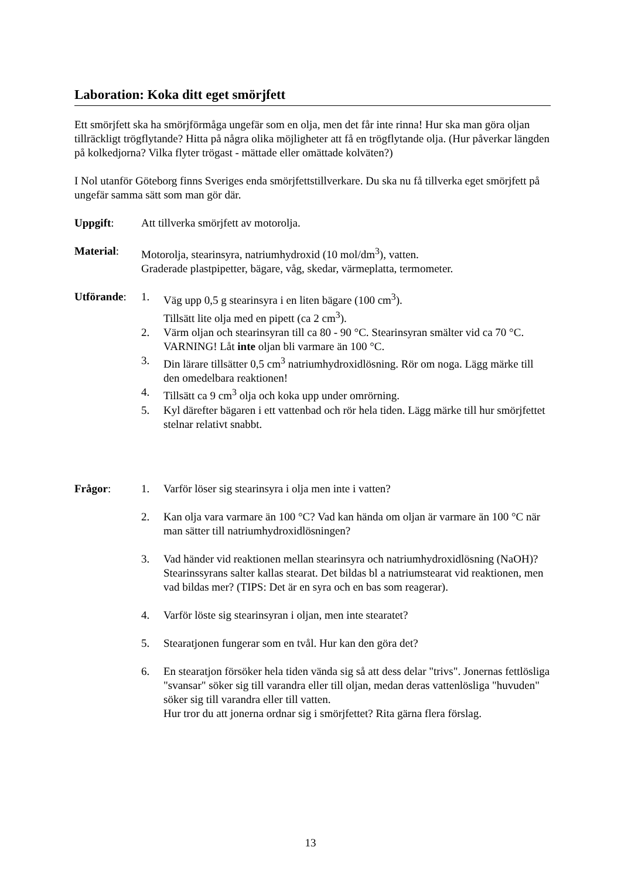Laboration: Koka ditt eget smörjfett
Ett smörjfett ska ha smörjförmåga ungefär som en olja, men det får inte rinna! Hur ska man göra oljan tillräckligt trögflytande? Hitta på några olika möjligheter att få en trögflytande olja. (Hur påverkar längden på kolkedjorna? Vilka flyter trögast - mättade eller omättade kolväten?)
I Nol utanför Göteborg finns Sveriges enda smörjfettstillverkare. Du ska nu få tillverka eget smörjfett på ungefär samma sätt som man gör där.
Uppgift: Att tillverka smörjfett av motorolja.
Material: Motorolja, stearinsyra, natriumhydroxid (10 mol/dm<sup>3</sup>), vatten.
Graderade plastpipetter, bägare, våg, skedar, värmeplatta, termometer.
Utförande: 1. Väg upp 0,5 g stearinsyra i en liten bägare (100 cm<sup>3</sup>).
Tillsätt lite olja med en pipett (ca 2 cm<sup>3</sup>).
2. Värm oljan och stearinsyran till ca 80 - 90 °C. Stearinsyran smälter vid ca 70 °C. VARNING! Låt inte oljan bli varmare än 100 °C.
3. Din lärare tillsätter 0,5 cm<sup>3</sup> natriumhydroxidlösning. Rör om noga. Lägg märke till den omedelbara reaktionen!
4. Tillsätt ca 9 cm<sup>3</sup> olja och koka upp under omrörning.
5. Kyl därefter bägaren i ett vattenbad och rör hela tiden. Lägg märke till hur smörjfettet stelnar relativt snabbt.
Frågor: 1. Varför löser sig stearinsyra i olja men inte i vatten?
2. Kan olja vara varmare än 100 °C? Vad kan hända om oljan är varmare än 100 °C när man sätter till natriumhydroxidlösningen?
3. Vad händer vid reaktionen mellan stearinsyra och natriumhydroxidlösning (NaOH)? Stearinssyrans salter kallas stearat. Det bildas bl a natriumstearat vid reaktionen, men vad bildas mer? (TIPS: Det är en syra och en bas som reagerar).
4. Varför löste sig stearinsyran i oljan, men inte stearatet?
5. Stearatjonen fungerar som en tvål. Hur kan den göra det?
6. En stearatjon försöker hela tiden vända sig så att dess delar "trivs". Jonernas fettlösliga "svansar" söker sig till varandra eller till oljan, medan deras vattenlösliga "huvuden" söker sig till varandra eller till vatten.
Hur tror du att jonerna ordnar sig i smörjfettet? Rita gärna flera förslag.
13